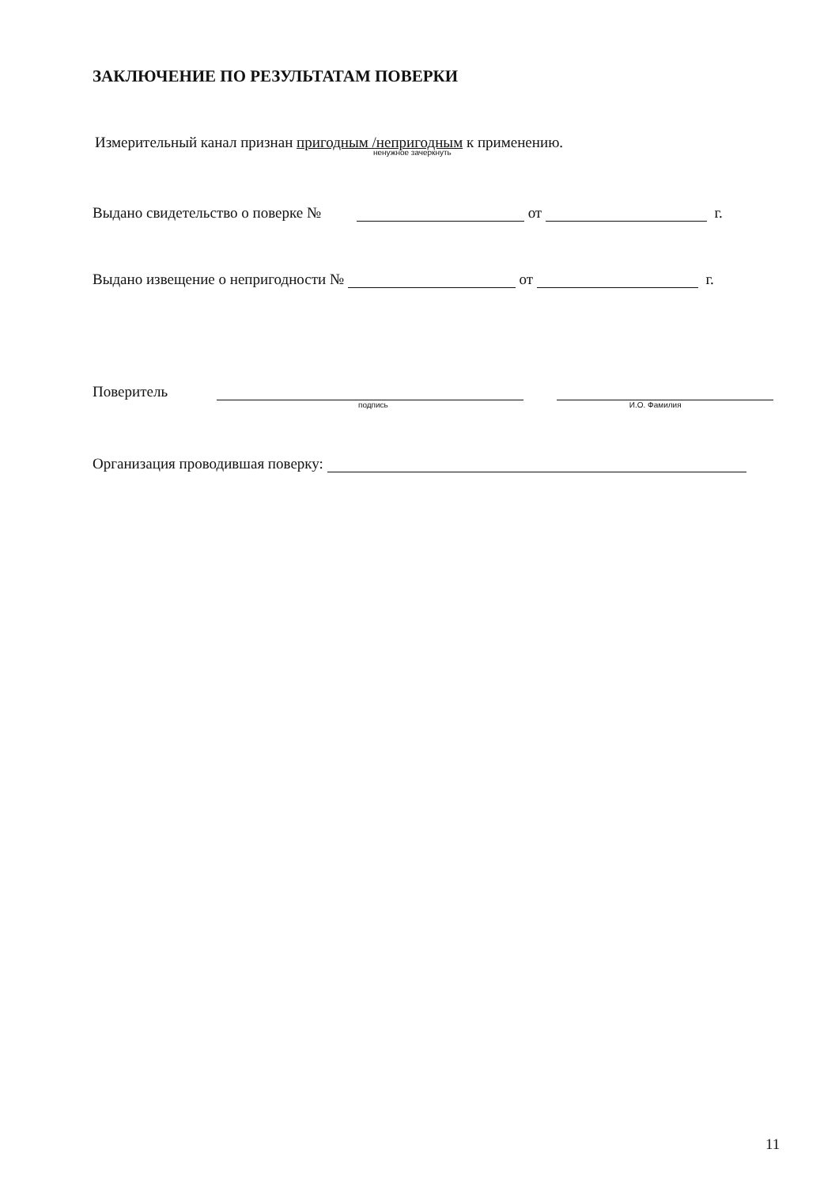ЗАКЛЮЧЕНИЕ ПО РЕЗУЛЬТАТАМ ПОВЕРКИ
Измерительный канал признан пригодным /непригодным к применению.
ненужное зачеркнуть
Выдано свидетельство о поверке № от г.
Выдано извещение о непригодности № от г.
Поверитель
подпись И.О. Фамилия
Организация проводившая поверку:
11